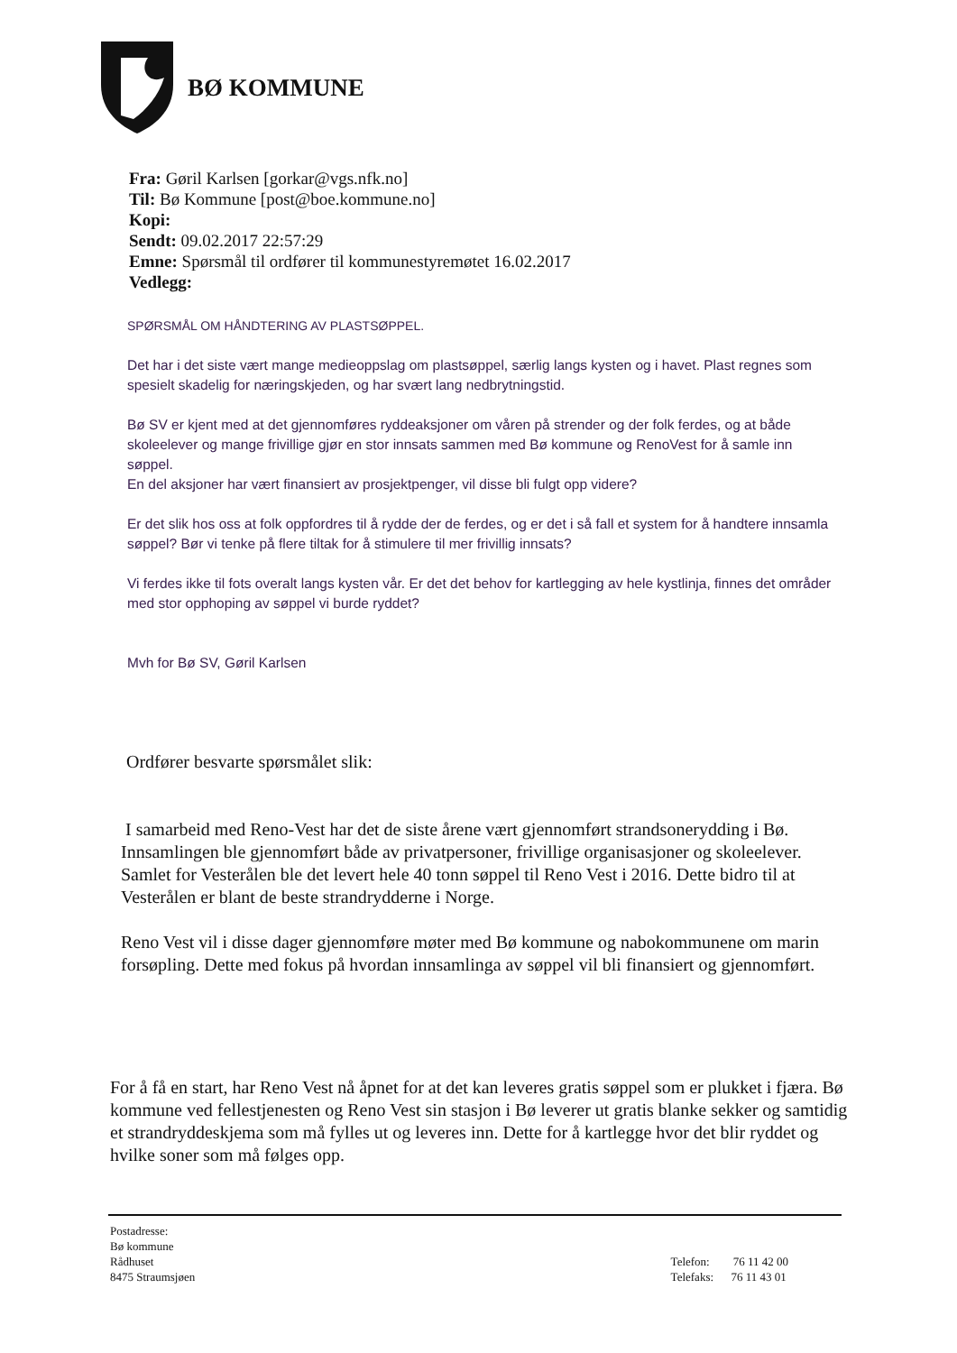BØ KOMMUNE
Fra: Gøril Karlsen [gorkar@vgs.nfk.no]
Til: Bø Kommune [post@boe.kommune.no]
Kopi:
Sendt: 09.02.2017 22:57:29
Emne: Spørsmål til ordfører til kommunestyremøtet 16.02.2017
Vedlegg:
SPØRSMÅL OM HÅNDTERING AV PLASTSØPPEL.
Det har i det siste vært mange medieoppslag om plastsøppel, særlig langs kysten og i havet. Plast regnes som spesielt skadelig for næringskjeden, og har svært lang nedbrytningstid.
Bø SV er kjent med at det gjennomføres ryddeaksjoner om våren på strender og der folk ferdes, og at både skoleelever og mange frivillige gjør en stor innsats sammen med Bø kommune og RenoVest for å samle inn søppel.
En del aksjoner har vært finansiert av prosjektpenger, vil disse bli fulgt opp videre?
Er det slik hos oss at folk oppfordres til å rydde der de ferdes, og er det i så fall et system for å handtere innsamla søppel? Bør vi tenke på flere tiltak for å stimulere til mer frivillig innsats?
Vi ferdes ikke til fots overalt langs kysten vår. Er det det behov for kartlegging av hele kystlinja, finnes det områder med stor opphoping av søppel vi burde ryddet?
Mvh for Bø SV, Gøril Karlsen
Ordfører besvarte spørsmålet slik:
I samarbeid med Reno-Vest har det de siste årene vært gjennomført strandsonerydding i Bø. Innsamlingen ble gjennomført både av privatpersoner, frivillige organisasjoner og skoleelever. Samlet for Vesterålen ble det levert hele 40 tonn søppel til Reno Vest i 2016. Dette bidro til at Vesterålen er blant de beste strandrydderne i Norge.
Reno Vest vil i disse dager gjennomføre møter med Bø kommune og nabokommunene om marin forsøpling. Dette med fokus på hvordan innsamlinga av søppel vil bli finansiert og gjennomført.
For å få en start, har Reno Vest nå åpnet for at det kan leveres gratis søppel som er plukket i fjæra. Bø kommune ved fellestjenesten og Reno Vest sin stasjon i Bø leverer ut gratis blanke sekker og samtidig et strandryddeskjema som må fylles ut og leveres inn. Dette for å kartlegge hvor det blir ryddet og hvilke soner som må følges opp.
Postadresse:
Bø kommune
Rådhuset
8475 Straumsjøen
Telefon: 76 11 42 00
Telefaks: 76 11 43 01